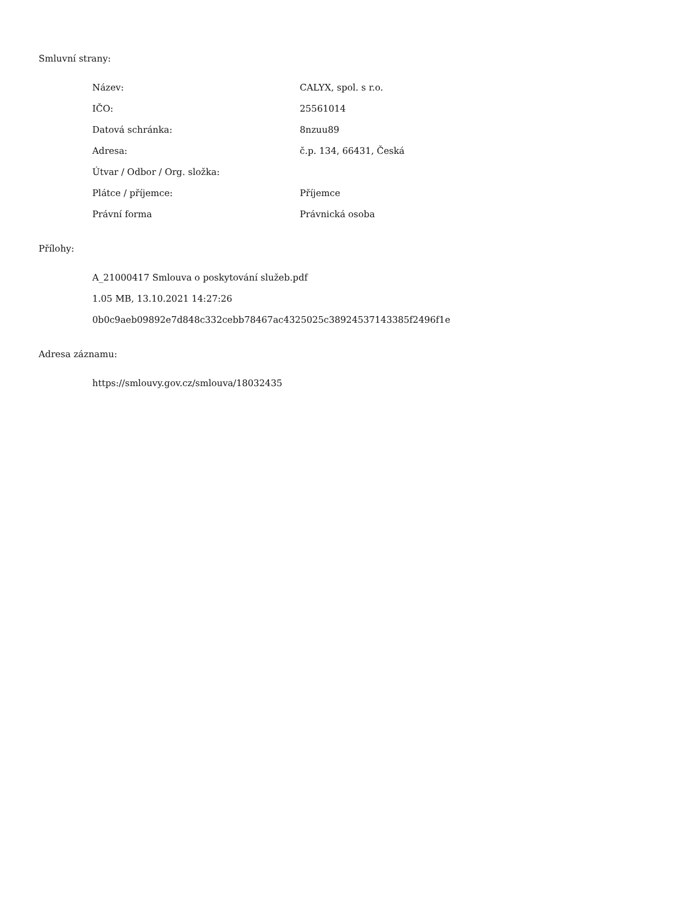Smluvní strany:
| Název: | CALYX, spol. s r.o. |
| IČO: | 25561014 |
| Datová schránka: | 8nzuu89 |
| Adresa: | č.p. 134, 66431, Česká |
| Útvar / Odbor / Org. složka: | |
| Plátce / příjemce: | Příjemce |
| Právní forma | Právnická osoba |
Přílohy:
A_21000417 Smlouva o poskytování služeb.pdf
1.05 MB, 13.10.2021 14:27:26
0b0c9aeb09892e7d848c332cebb78467ac4325025c38924537143385f2496f1e
Adresa záznamu:
https://smlouvy.gov.cz/smlouva/18032435